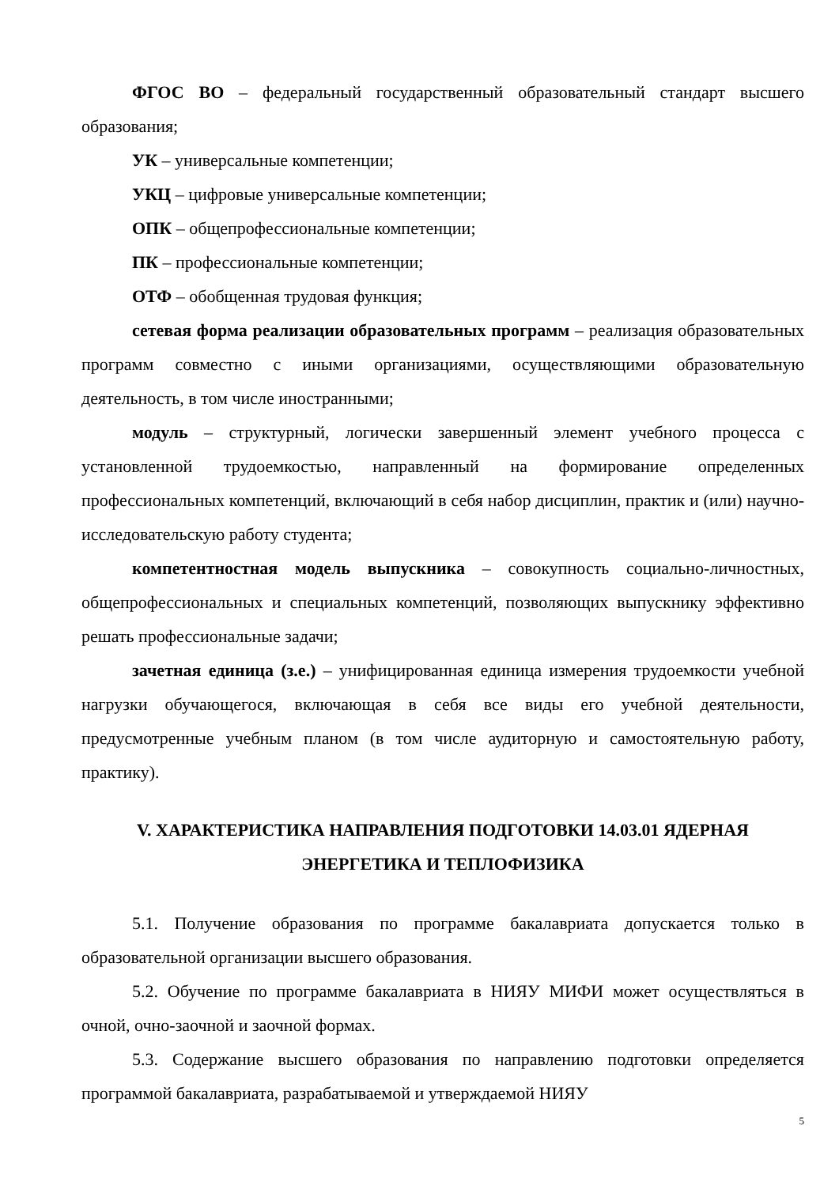ФГОС ВО – федеральный государственный образовательный стандарт высшего образования;
УК – универсальные компетенции;
УКЦ – цифровые универсальные компетенции;
ОПК – общепрофессиональные компетенции;
ПК – профессиональные компетенции;
ОТФ – обобщенная трудовая функция;
сетевая форма реализации образовательных программ – реализация образовательных программ совместно с иными организациями, осуществляющими образовательную деятельность, в том числе иностранными;
модуль – структурный, логически завершенный элемент учебного процесса с установленной трудоемкостью, направленный на формирование определенных профессиональных компетенций, включающий в себя набор дисциплин, практик и (или) научно-исследовательскую работу студента;
компетентностная модель выпускника – совокупность социально-личностных, общепрофессиональных и специальных компетенций, позволяющих выпускнику эффективно решать профессиональные задачи;
зачетная единица (з.е.) – унифицированная единица измерения трудоемкости учебной нагрузки обучающегося, включающая в себя все виды его учебной деятельности, предусмотренные учебным планом (в том числе аудиторную и самостоятельную работу, практику).
V. ХАРАКТЕРИСТИКА НАПРАВЛЕНИЯ ПОДГОТОВКИ 14.03.01 ЯДЕРНАЯ ЭНЕРГЕТИКА И ТЕПЛОФИЗИКА
5.1. Получение образования по программе бакалавриата допускается только в образовательной организации высшего образования.
5.2. Обучение по программе бакалавриата в НИЯУ МИФИ может осуществляться в очной, очно-заочной и заочной формах.
5.3. Содержание высшего образования по направлению подготовки определяется программой бакалавриата, разрабатываемой и утверждаемой НИЯУ
5